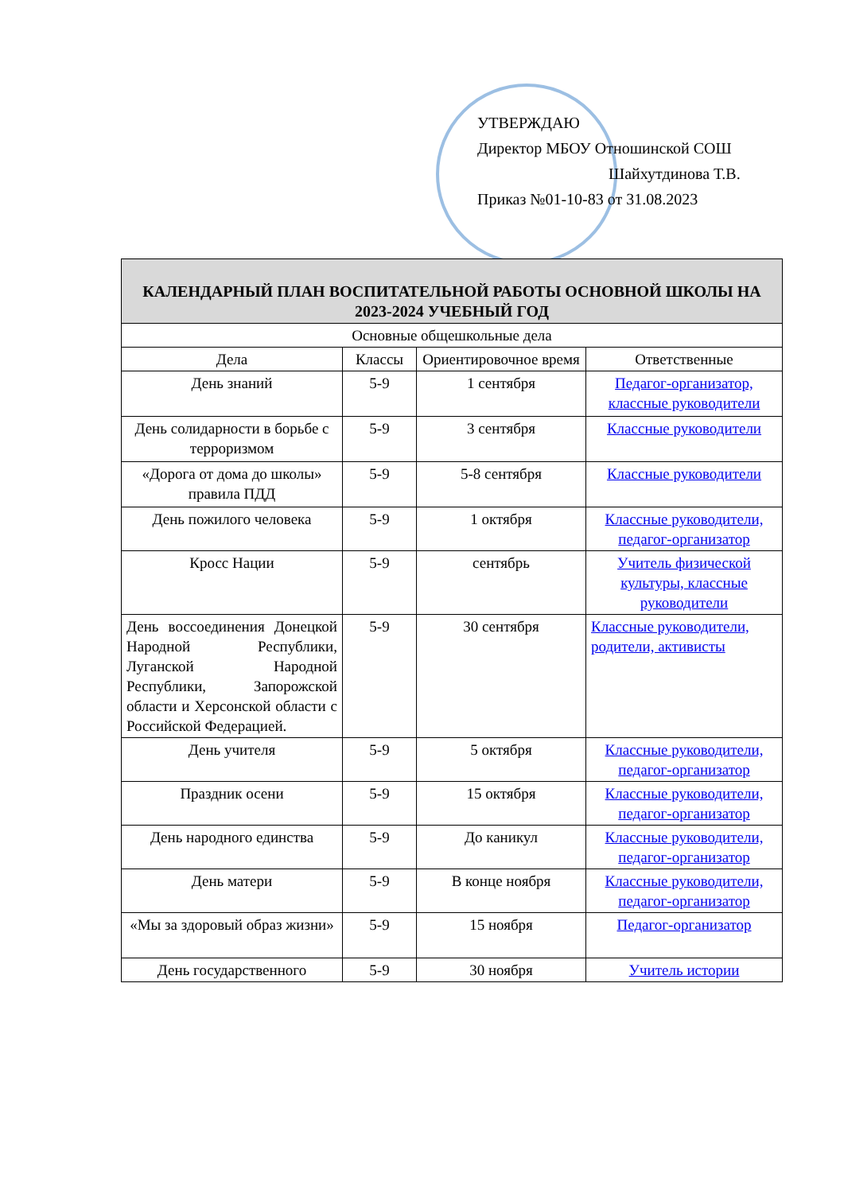УТВЕРЖДАЮ
Директор МБОУ Отношинской СОШ
Шайхутдинова Т.В.
Приказ №01-10-83 от 31.08.2023
| КАЛЕНДАРНЫЙ ПЛАН ВОСПИТАТЕЛЬНОЙ РАБОТЫ ОСНОВНОЙ ШКОЛЫ НА 2023-2024 УЧЕБНЫЙ ГОД | | | |
| --- | --- | --- | --- |
| Основные общешкольные дела | | | |
| Дела | Классы | Ориентировочное время | Ответственные |
| День знаний | 5-9 | 1 сентября | Педагог-организатор, классные руководители |
| День солидарности в борьбе с терроризмом | 5-9 | 3 сентября | Классные руководители |
| «Дорога от дома до школы» правила ПДД | 5-9 | 5-8 сентября | Классные руководители |
| День пожилого человека | 5-9 | 1 октября | Классные руководители, педагог-организатор |
| Кросс Нации | 5-9 | сентябрь | Учитель физической культуры, классные руководители |
| День воссоединения Донецкой Народной Республики, Луганской Народной Республики, Запорожской области и Херсонской области с Российской Федерацией. | 5-9 | 30 сентября | Классные руководители, родители, активисты |
| День учителя | 5-9 | 5 октября | Классные руководители, педагог-организатор |
| Праздник осени | 5-9 | 15 октября | Классные руководители, педагог-организатор |
| День народного единства | 5-9 | До каникул | Классные руководители, педагог-организатор |
| День матери | 5-9 | В конце ноября | Классные руководители, педагог-организатор |
| «Мы за здоровый образ жизни» | 5-9 | 15 ноября | Педагог-организатор |
| День государственного | 5-9 | 30 ноября | Учитель истории |